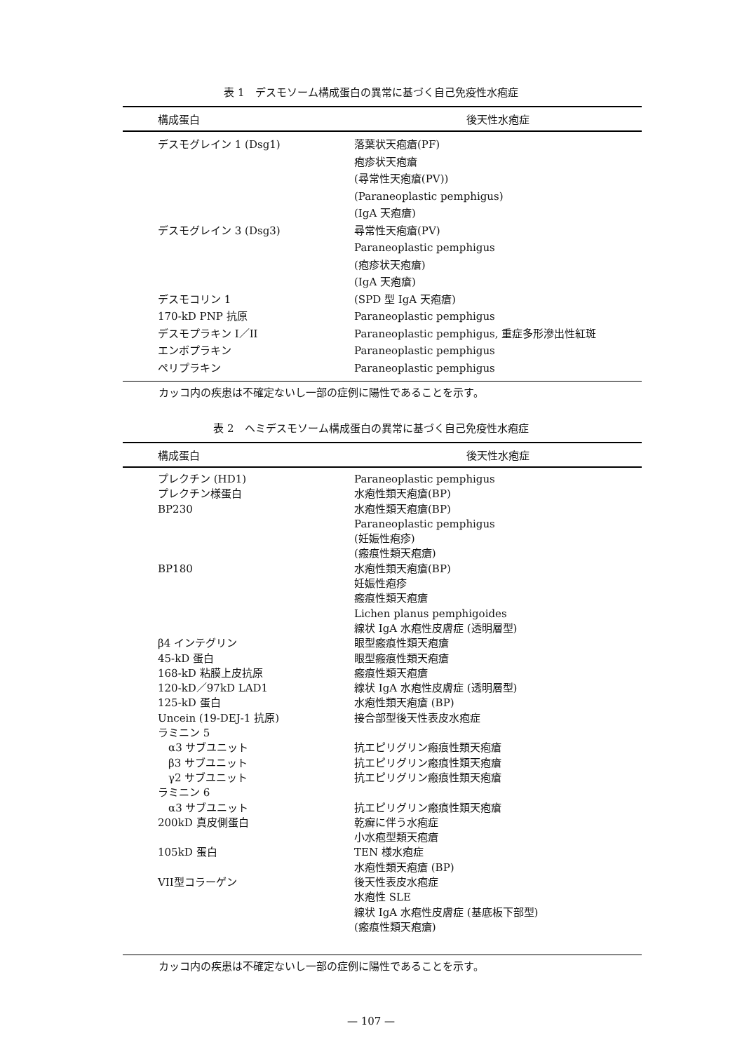表 1　デスモソーム構成蛋白の異常に基づく自己免疫性水疱症
| 構成蛋白 | 後天性水疱症 |
| --- | --- |
| デスモグレイン 1 (Dsg1) | 落葉状天疱瘡(PF) 疱疹状天疱瘡 (尋常性天疱瘡(PV)) (Paraneoplastic pemphigus) (IgA 天疱瘡) |
| デスモグレイン 3 (Dsg3) | 尋常性天疱瘡(PV) Paraneoplastic pemphigus (疱疹状天疱瘡) (IgA 天疱瘡) |
| デスモコリン 1 | (SPD 型 IgA 天疱瘡) |
| 170-kD PNP 抗原 | Paraneoplastic pemphigus |
| デスモプラキン I／II | Paraneoplastic pemphigus, 重症多形滲出性紅斑 |
| エンボプラキン | Paraneoplastic pemphigus |
| ペリプラキン | Paraneoplastic pemphigus |
カッコ内の疾患は不確定ないし一部の症例に陽性であることを示す。
表 2　ヘミデスモソーム構成蛋白の異常に基づく自己免疫性水疱症
| 構成蛋白 | 後天性水疱症 |
| --- | --- |
| プレクチン (HD1) | Paraneoplastic pemphigus |
| プレクチン様蛋白 | 水疱性類天疱瘡(BP) |
| BP230 | 水疱性類天疱瘡(BP) Paraneoplastic pemphigus (妊娠性疱疹) (瘢痕性類天疱瘡) |
| BP180 | 水疱性類天疱瘡(BP) 妊娠性疱疹 瘢痕性類天疱瘡 Lichen planus pemphigoides 線状 IgA 水疱性皮膚症 (透明層型) |
| β4 インテグリン | 眼型瘢痕性類天疱瘡 |
| 45-kD 蛋白 | 眼型瘢痕性類天疱瘡 |
| 168-kD 粘膜上皮抗原 | 瘢痕性類天疱瘡 |
| 120-kD／97kD LAD1 | 線状 IgA 水疱性皮膚症 (透明層型) |
| 125-kD 蛋白 | 水疱性類天疱瘡 (BP) |
| Uncein (19-DEJ-1 抗原) | 接合部型後天性表皮水疱症 |
| ラミニン 5 | |
| α3 サブユニット | 抗エピリグリン瘢痕性類天疱瘡 |
| β3 サブユニット | 抗エピリグリン瘢痕性類天疱瘡 |
| γ2 サブユニット | 抗エピリグリン瘢痕性類天疱瘡 |
| ラミニン 6 | |
| α3 サブユニット | 抗エピリグリン瘢痕性類天疱瘡 |
| 200kD 真皮側蛋白 | 乾癬に伴う水疱症 小水疱型類天疱瘡 |
| 105kD 蛋白 | TEN 様水疱症 水疱性類天疱瘡 (BP) |
| VII型コラーゲン | 後天性表皮水疱症 水疱性 SLE 線状 IgA 水疱性皮膚症 (基底板下部型) (瘢痕性類天疱瘡) |
カッコ内の疾患は不確定ないし一部の症例に陽性であることを示す。
— 107 —